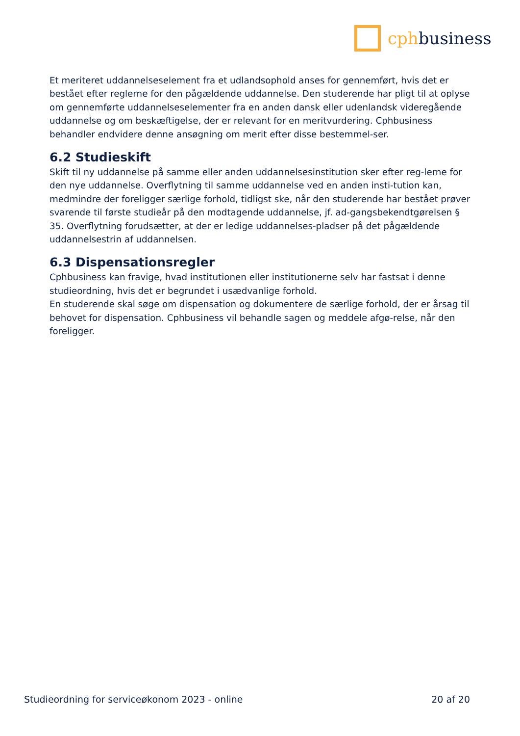cphbusiness
Et meriteret uddannelseselement fra et udlandsophold anses for gennemført, hvis det er bestået efter reglerne for den pågældende uddannelse. Den studerende har pligt til at oplyse om gennemførte uddannelseselementer fra en anden dansk eller udenlandsk videregående uddannelse og om beskæftigelse, der er relevant for en meritvurdering. Cphbusiness behandler endvidere denne ansøgning om merit efter disse bestemmel-ser.
6.2 Studieskift
Skift til ny uddannelse på samme eller anden uddannelsesinstitution sker efter reg-lerne for den nye uddannelse. Overflytning til samme uddannelse ved en anden insti-tution kan, medmindre der foreligger særlige forhold, tidligst ske, når den studerende har bestået prøver svarende til første studieår på den modtagende uddannelse, jf. ad-gangsbekendtgørelsen § 35. Overflytning forudsætter, at der er ledige uddannelses-pladser på det pågældende uddannelsestrin af uddannelsen.
6.3 Dispensationsregler
Cphbusiness kan fravige, hvad institutionen eller institutionerne selv har fastsat i denne studieordning, hvis det er begrundet i usædvanlige forhold.
En studerende skal søge om dispensation og dokumentere de særlige forhold, der er årsag til behovet for dispensation. Cphbusiness vil behandle sagen og meddele afgø-relse, når den foreligger.
Studieordning for serviceøkonom 2023 - online 20 af 20